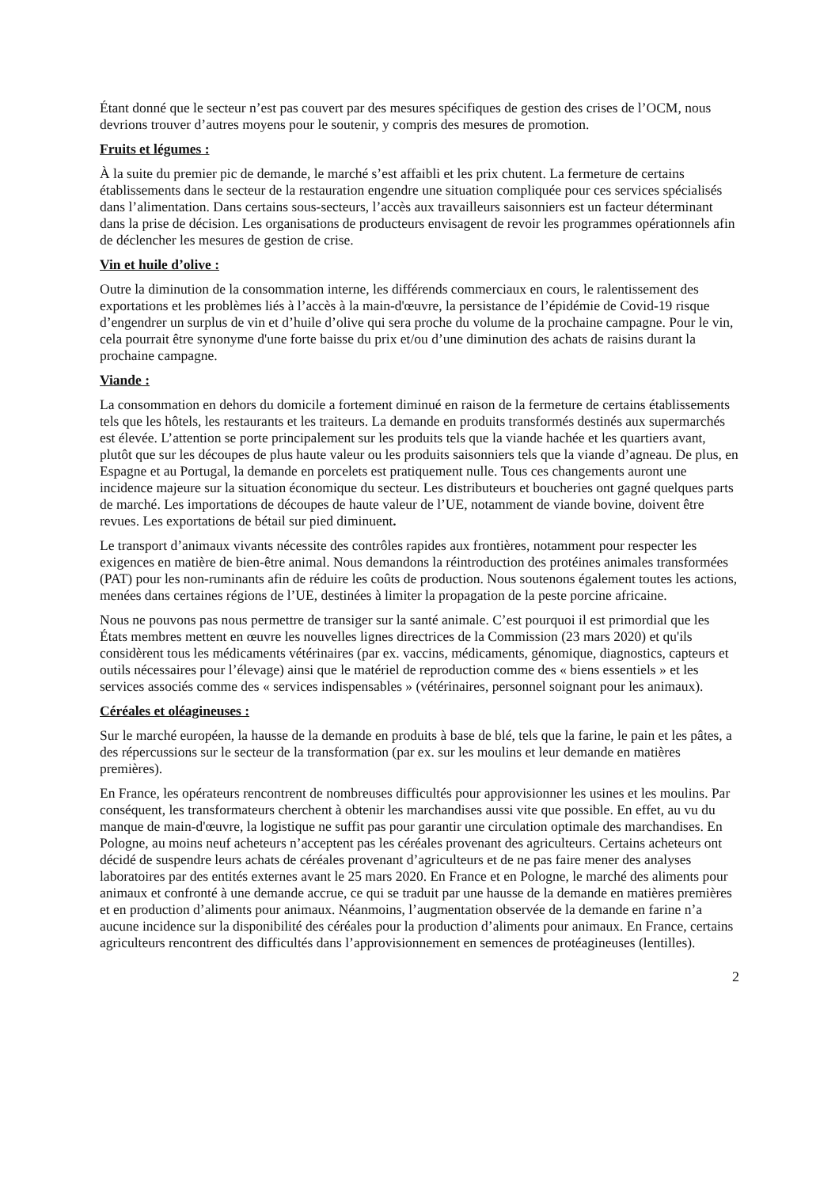Étant donné que le secteur n’est pas couvert par des mesures spécifiques de gestion des crises de l’OCM, nous devrions trouver d’autres moyens pour le soutenir, y compris des mesures de promotion.
Fruits et légumes :
À la suite du premier pic de demande, le marché s’est affaibli et les prix chutent. La fermeture de certains établissements dans le secteur de la restauration engendre une situation compliquée pour ces services spécialisés dans l’alimentation. Dans certains sous-secteurs, l’accès aux travailleurs saisonniers est un facteur déterminant dans la prise de décision. Les organisations de producteurs envisagent de revoir les programmes opérationnels afin de déclencher les mesures de gestion de crise.
Vin et huile d’olive :
Outre la diminution de la consommation interne, les différends commerciaux en cours, le ralentissement des exportations et les problèmes liés à l’accès à la main-d'œuvre, la persistance de l’épidémie de Covid-19 risque d’engendrer un surplus de vin et d’huile d’olive qui sera proche du volume de la prochaine campagne. Pour le vin, cela pourrait être synonyme d'une forte baisse du prix et/ou d’une diminution des achats de raisins durant la prochaine campagne.
Viande :
La consommation en dehors du domicile a fortement diminué en raison de la fermeture de certains établissements tels que les hôtels, les restaurants et les traiteurs. La demande en produits transformés destinés aux supermarchés est élevée. L’attention se porte principalement sur les produits tels que la viande hachée et les quartiers avant, plutôt que sur les découpes de plus haute valeur ou les produits saisonniers tels que la viande d’agneau. De plus, en Espagne et au Portugal, la demande en porcelets est pratiquement nulle. Tous ces changements auront une incidence majeure sur la situation économique du secteur. Les distributeurs et boucheries ont gagné quelques parts de marché. Les importations de découpes de haute valeur de l’UE, notamment de viande bovine, doivent être revues. Les exportations de bétail sur pied diminuent.
Le transport d’animaux vivants nécessite des contrôles rapides aux frontières, notamment pour respecter les exigences en matière de bien-être animal. Nous demandons la réintroduction des protéines animales transformées (PAT) pour les non-ruminants afin de réduire les coûts de production. Nous soutenons également toutes les actions, menées dans certaines régions de l’UE, destinées à limiter la propagation de la peste porcine africaine.
Nous ne pouvons pas nous permettre de transiger sur la santé animale. C’est pourquoi il est primordial que les États membres mettent en œuvre les nouvelles lignes directrices de la Commission (23 mars 2020) et qu'ils considèrent tous les médicaments vétérinaires (par ex. vaccins, médicaments, génomique, diagnostics, capteurs et outils nécessaires pour l’élevage) ainsi que le matériel de reproduction comme des « biens essentiels » et les services associés comme des « services indispensables » (vétérinaires, personnel soignant pour les animaux).
Céréales et oléagineuses :
Sur le marché européen, la hausse de la demande en produits à base de blé, tels que la farine, le pain et les pâtes, a des répercussions sur le secteur de la transformation (par ex. sur les moulins et leur demande en matières premières).
En France, les opérateurs rencontrent de nombreuses difficultés pour approvisionner les usines et les moulins. Par conséquent, les transformateurs cherchent à obtenir les marchandises aussi vite que possible. En effet, au vu du manque de main-d'œuvre, la logistique ne suffit pas pour garantir une circulation optimale des marchandises. En Pologne, au moins neuf acheteurs n’acceptent pas les céréales provenant des agriculteurs. Certains acheteurs ont décidé de suspendre leurs achats de céréales provenant d’agriculteurs et de ne pas faire mener des analyses laboratoires par des entités externes avant le 25 mars 2020. En France et en Pologne, le marché des aliments pour animaux et confronté à une demande accrue, ce qui se traduit par une hausse de la demande en matières premières et en production d’aliments pour animaux. Néanmoins, l’augmentation observée de la demande en farine n’a aucune incidence sur la disponibilité des céréales pour la production d’aliments pour animaux. En France, certains agriculteurs rencontrent des difficultés dans l’approvisionnement en semences de protéagineuses (lentilles).
2